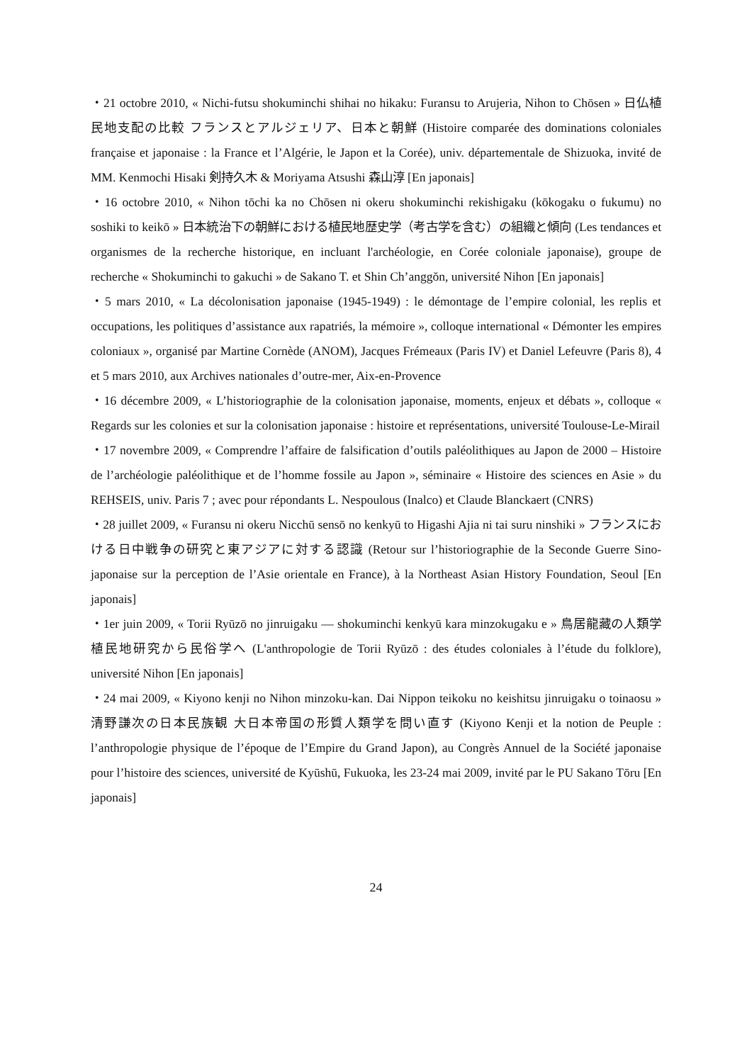・21 octobre 2010, « Nichi-futsu shokuminchi shihai no hikaku: Furansu to Arujeria, Nihon to Chōsen » 日仏植民地支配の比較 フランスとアルジェリア、日本と朝鮮 (Histoire comparée des dominations coloniales française et japonaise : la France et l’Algérie, le Japon et la Corée), univ. départementale de Shizuoka, invité de MM. Kenmochi Hisaki 剣持久木 & Moriyama Atsushi 森山淳 [En japonais]
・16 octobre 2010, « Nihon tōchi ka no Chōsen ni okeru shokuminchi rekishigaku (kōkogaku o fukumu) no soshiki to keikō » 日本統治下の朝鮮における植民地歴史学（考古学を含む）の組織と傾向 (Les tendances et organismes de la recherche historique, en incluant l'archéologie, en Corée coloniale japonaise), groupe de recherche « Shokuminchi to gakuchi » de Sakano T. et Shin Ch’anggŏn, université Nihon [En japonais]
・5 mars 2010, « La décolonisation japonaise (1945-1949) : le démontage de l’empire colonial, les replis et occupations, les politiques d’assistance aux rapatriés, la mémoire », colloque international « Démonter les empires coloniaux », organisé par Martine Cornède (ANOM), Jacques Frémeaux (Paris IV) et Daniel Lefeuvre (Paris 8), 4 et 5 mars 2010, aux Archives nationales d’outre-mer, Aix-en-Provence
・16 décembre 2009, « L’historiographie de la colonisation japonaise, moments, enjeux et débats », colloque « Regards sur les colonies et sur la colonisation japonaise : histoire et représentations, université Toulouse-Le-Mirail
・17 novembre 2009, « Comprendre l’affaire de falsification d’outils paléolithiques au Japon de 2000 – Histoire de l’archéologie paléolithique et de l’homme fossile au Japon », séminaire « Histoire des sciences en Asie » du REHSEIS, univ. Paris 7 ; avec pour répondants L. Nespoulous (Inalco) et Claude Blanckaert (CNRS)
・28 juillet 2009, « Furansu ni okeru Nicchū sensō no kenkyū to Higashi Ajia ni tai suru ninshiki » フランスにおける日中戦争の研究と東アジアに対する認識 (Retour sur l’historiographie de la Seconde Guerre Sino-japonaise sur la perception de l’Asie orientale en France), à la Northeast Asian History Foundation, Seoul [En japonais]
・1er juin 2009, « Torii Ryūzō no jinruigaku — shokuminchi kenkyū kara minzokugaku e » 鳥居龍藏の人類学 植民地研究から民俗学へ (L'anthropologie de Torii Ryūzō : des études coloniales à l’étude du folklore), université Nihon [En japonais]
・24 mai 2009, « Kiyono kenji no Nihon minzoku-kan. Dai Nippon teikoku no keishitsu jinruigaku o toinaosu » 清野謙次の日本民族観 大日本帝国の形質人類学を問い直す (Kiyono Kenji et la notion de Peuple : l’anthropologie physique de l’époque de l’Empire du Grand Japon), au Congrès Annuel de la Société japonaise pour l’histoire des sciences, université de Kyūshū, Fukuoka, les 23-24 mai 2009, invité par le PU Sakano Tōru [En japonais]
24